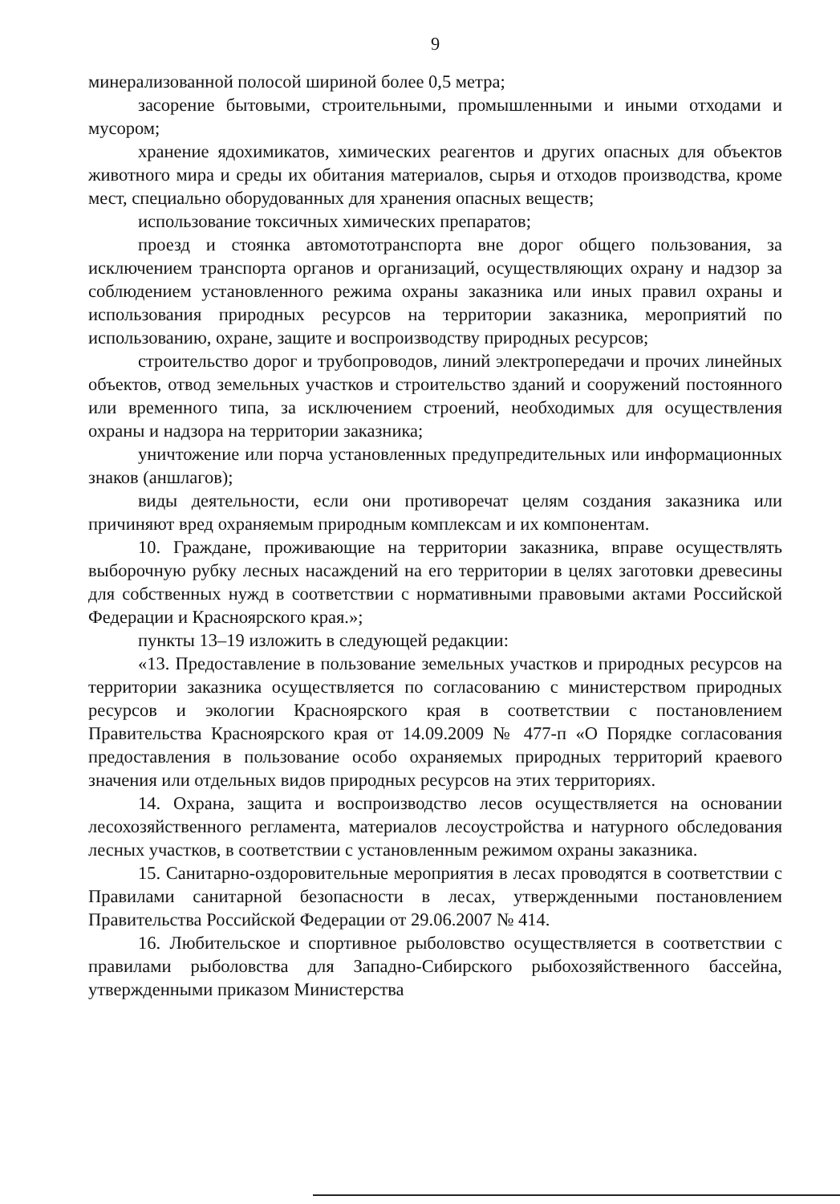9
минерализованной полосой шириной более 0,5 метра;
засорение бытовыми, строительными, промышленными и иными отходами и мусором;
хранение ядохимикатов, химических реагентов и других опасных для объектов животного мира и среды их обитания материалов, сырья и отходов производства, кроме мест, специально оборудованных для хранения опасных веществ;
использование токсичных химических препаратов;
проезд и стоянка автомототранспорта вне дорог общего пользования, за исключением транспорта органов и организаций, осуществляющих охрану и надзор за соблюдением установленного режима охраны заказника или иных правил охраны и использования природных ресурсов на территории заказника, мероприятий по использованию, охране, защите и воспроизводству природных ресурсов;
строительство дорог и трубопроводов, линий электропередачи и прочих линейных объектов, отвод земельных участков и строительство зданий и сооружений постоянного или временного типа, за исключением строений, необходимых для осуществления охраны и надзора на территории заказника;
уничтожение или порча установленных предупредительных или информационных знаков (аншлагов);
виды деятельности, если они противоречат целям создания заказника или причиняют вред охраняемым природным комплексам и их компонентам.
10. Граждане, проживающие на территории заказника, вправе осуществлять выборочную рубку лесных насаждений на его территории в целях заготовки древесины для собственных нужд в соответствии с нормативными правовыми актами Российской Федерации и Красноярского края.»;
пункты 13–19 изложить в следующей редакции:
«13. Предоставление в пользование земельных участков и природных ресурсов на территории заказника осуществляется по согласованию с министерством природных ресурсов и экологии Красноярского края в соответствии с постановлением Правительства Красноярского края от 14.09.2009 № 477-п «О Порядке согласования предоставления в пользование особо охраняемых природных территорий краевого значения или отдельных видов природных ресурсов на этих территориях.
14. Охрана, защита и воспроизводство лесов осуществляется на основании лесохозяйственного регламента, материалов лесоустройства и натурного обследования лесных участков, в соответствии с установленным режимом охраны заказника.
15. Санитарно-оздоровительные мероприятия в лесах проводятся в соответствии с Правилами санитарной безопасности в лесах, утвержденными постановлением Правительства Российской Федерации от 29.06.2007 № 414.
16. Любительское и спортивное рыболовство осуществляется в соответствии с правилами рыболовства для Западно-Сибирского рыбохозяйственного бассейна, утвержденными приказом Министерства